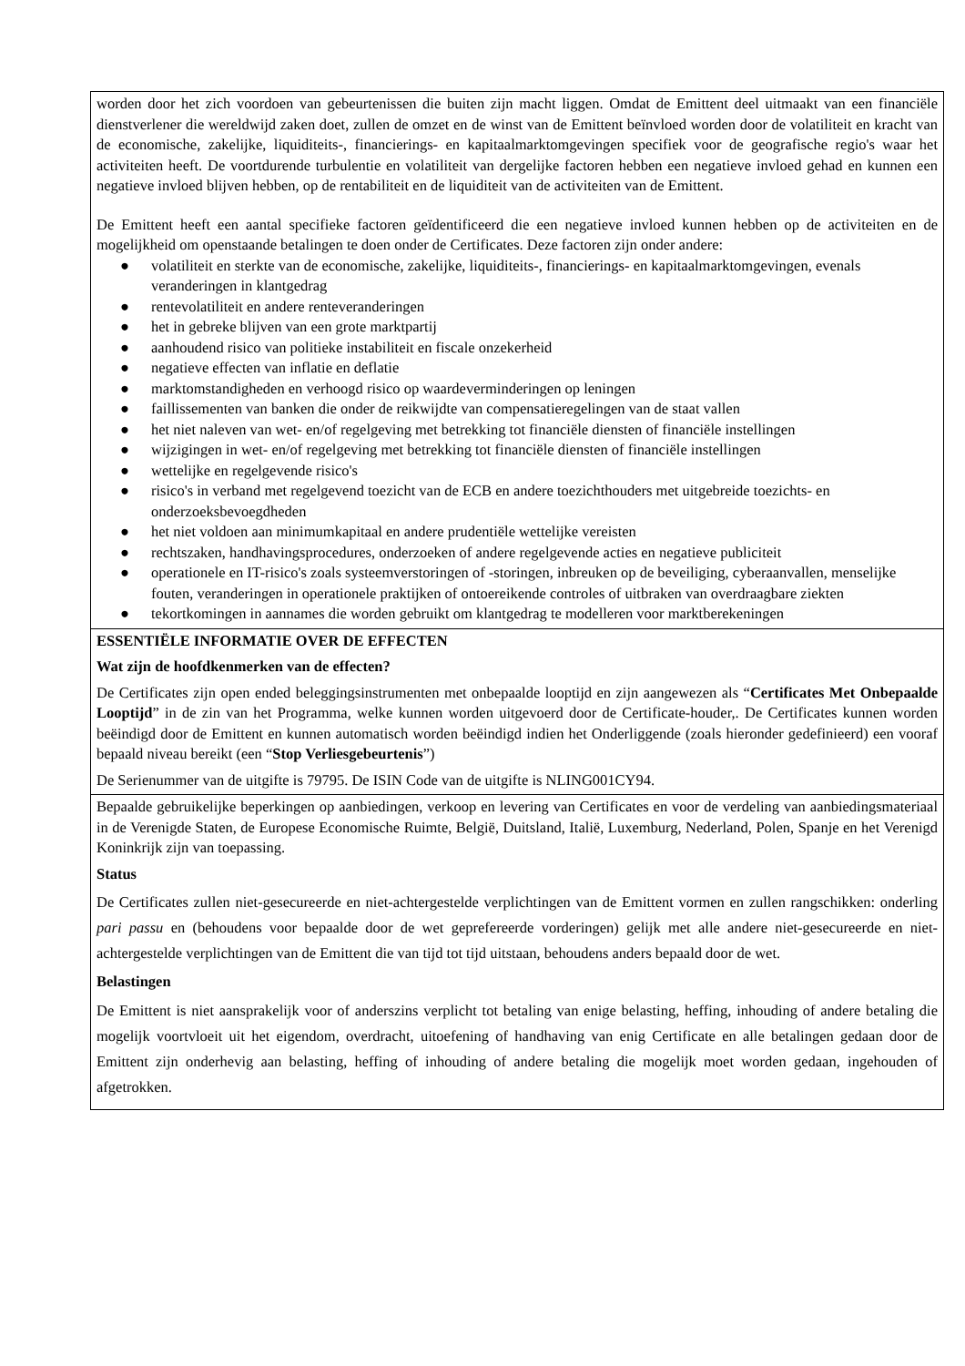| worden door het zich voordoen van gebeurtenissen die buiten zijn macht liggen. Omdat de Emittent deel uitmaakt van een financiële dienstverlener die wereldwijd zaken doet, zullen de omzet en de winst van de Emittent beïnvloed worden door de volatiliteit en kracht van de economische, zakelijke, liquiditeits-, financierings- en kapitaalmarktomgevingen specifiek voor de geografische regio's waar het activiteiten heeft. De voortdurende turbulentie en volatiliteit van dergelijke factoren hebben een negatieve invloed gehad en kunnen een negatieve invloed blijven hebben, op de rentabiliteit en de liquiditeit van de activiteiten van de Emittent. De Emittent heeft een aantal specifieke factoren geïdentificeerd die een negatieve invloed kunnen hebben op de activiteiten en de mogelijkheid om openstaande betalingen te doen onder de Certificates. Deze factoren zijn onder andere: ● volatiliteit en sterkte van de economische, zakelijke, liquiditeits-, financierings- en kapitaalmarktomgevingen, evenals veranderingen in klantgedrag ● rentevolatiliteit en andere renteveranderingen ● het in gebreke blijven van een grote marktpartij ● aanhoudend risico van politieke instabiliteit en fiscale onzekerheid ● negatieve effecten van inflatie en deflatie ● marktomstandigheden en verhoogd risico op waardeverminderingen op leningen ● faillissementen van banken die onder de reikwijdte van compensatieregelingen van de staat vallen ● het niet naleven van wet- en/of regelgeving met betrekking tot financiële diensten of financiële instellingen ● wijzigingen in wet- en/of regelgeving met betrekking tot financiële diensten of financiële instellingen ● wettelijke en regelgevende risico's ● risico's in verband met regelgevend toezicht van de ECB en andere toezichthouders met uitgebreide toezichts- en onderzoeksbevoegdheden ● het niet voldoen aan minimumkapitaal en andere prudentiële wettelijke vereisten ● rechtszaken, handhavingsprocedures, onderzoeken of andere regelgevende acties en negatieve publiciteit ● operationele en IT-risico's zoals systeemverstoringen of -storingen, inbreuken op de beveiliging, cyberaanvallen, menselijke fouten, veranderingen in operationele praktijken of ontoereikende controles of uitbraken van overdraagbare ziekten ● tekortkomingen in aannames die worden gebruikt om klantgedrag te modelleren voor marktberekeningen |
| ESSENTIËLE INFORMATIE OVER DE EFFECTEN Wat zijn de hoofdkenmerken van de effecten? De Certificates zijn open ended beleggingsinstrumenten met onbepaalde looptijd en zijn aangewezen als “ Certificates Met Onbepaalde Looptijd ” in de zin van het Programma, welke kunnen worden uitgevoerd door de Certificate-houder,. De Certificates kunnen worden beëindigd door de Emittent en kunnen automatisch worden beëindigd indien het Onderliggende (zoals hieronder gedefinieerd) een vooraf bepaald niveau bereikt (een “ Stop Verliesgebeurtenis ”) De Serienummer van de uitgifte is 79795. De ISIN Code van de uitgifte is NLING001CY94. |
| Bepaalde gebruikelijke beperkingen op aanbiedingen, verkoop en levering van Certificates en voor de verdeling van aanbiedingsmateriaal in de Verenigde Staten, de Europese Economische Ruimte, België, Duitsland, Italië, Luxemburg, Nederland, Polen, Spanje en het Verenigd Koninkrijk zijn van toepassing. Status De Certificates zullen niet-gesecureerde en niet-achtergestelde verplichtingen van de Emittent vormen en zullen rangschikken: onderling pari passu en (behoudens voor bepaalde door de wet geprefereerde vorderingen) gelijk met alle andere niet-gesecureerde en niet-achtergestelde verplichtingen van de Emittent die van tijd tot tijd uitstaan, behoudens anders bepaald door de wet. Belastingen De Emittent is niet aansprakelijk voor of anderszins verplicht tot betaling van enige belasting, heffing, inhouding of andere betaling die mogelijk voortvloeit uit het eigendom, overdracht, uitoefening of handhaving van enig Certificate en alle betalingen gedaan door de Emittent zijn onderhevig aan belasting, heffing of inhouding of andere betaling die mogelijk moet worden gedaan, ingehouden of afgetrokken. |